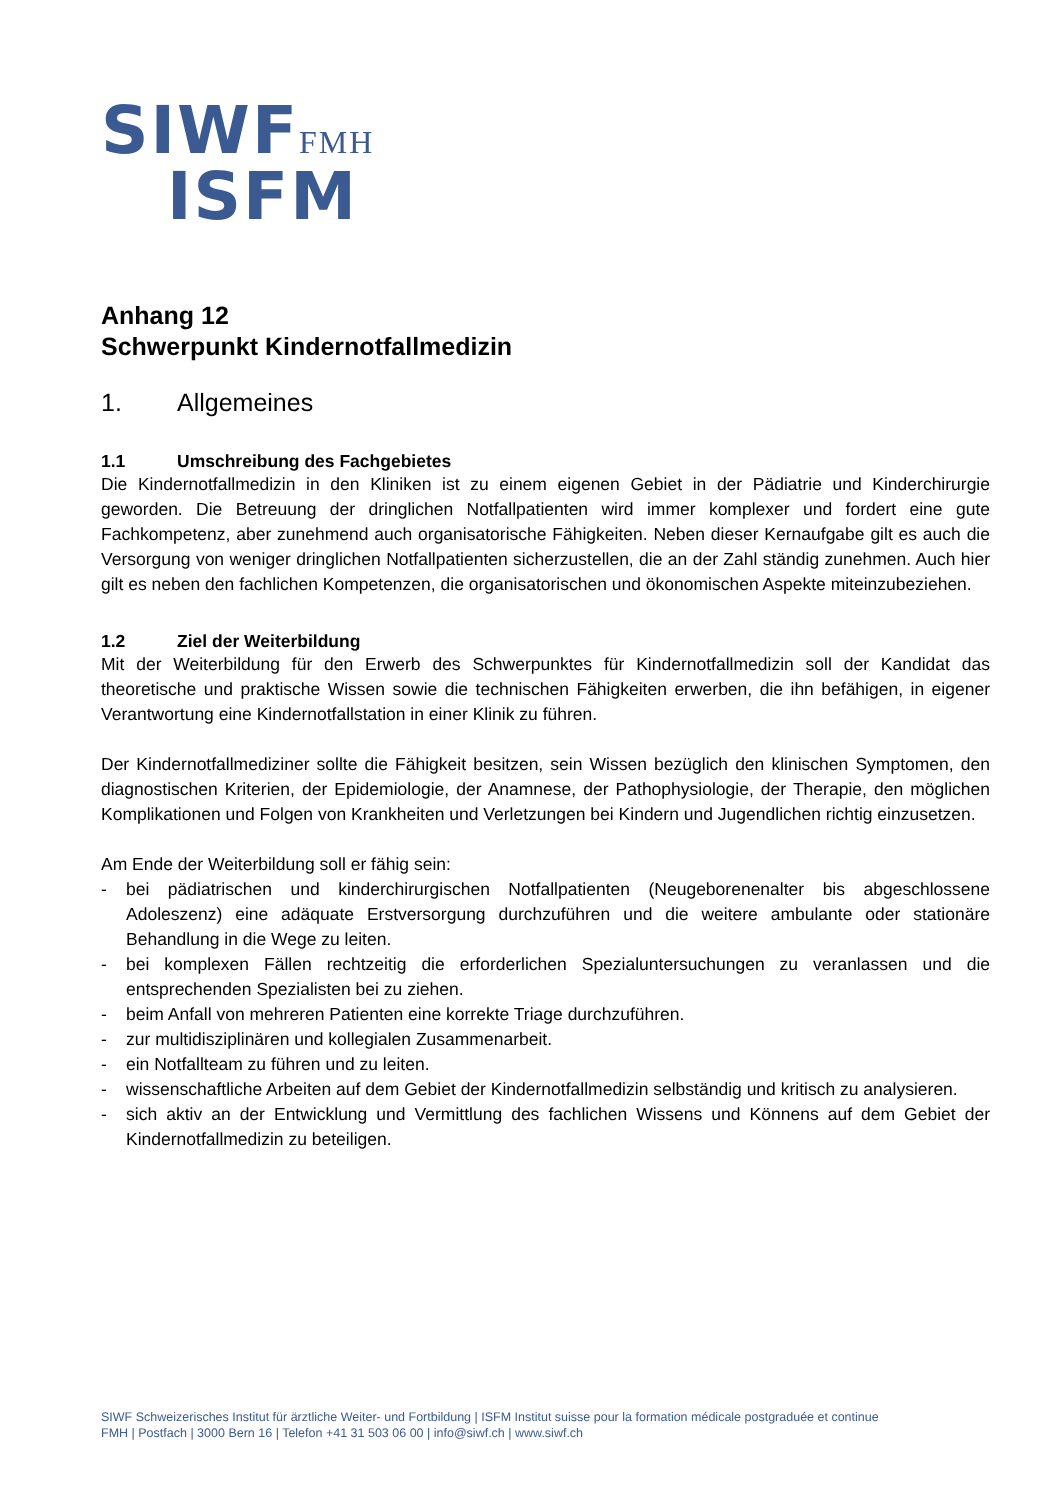SIWFFMH
ISFM
Anhang 12
Schwerpunkt Kindernotfallmedizin
1. Allgemeines
1.1 Umschreibung des Fachgebietes
Die Kindernotfallmedizin in den Kliniken ist zu einem eigenen Gebiet in der Pädiatrie und Kinderchirurgie geworden. Die Betreuung der dringlichen Notfallpatienten wird immer komplexer und fordert eine gute Fachkompetenz, aber zunehmend auch organisatorische Fähigkeiten. Neben dieser Kernaufgabe gilt es auch die Versorgung von weniger dringlichen Notfallpatienten sicherzustellen, die an der Zahl ständig zunehmen. Auch hier gilt es neben den fachlichen Kompetenzen, die organisatorischen und ökonomischen Aspekte miteinzubeziehen.
1.2 Ziel der Weiterbildung
Mit der Weiterbildung für den Erwerb des Schwerpunktes für Kindernotfallmedizin soll der Kandidat das theoretische und praktische Wissen sowie die technischen Fähigkeiten erwerben, die ihn befähigen, in eigener Verantwortung eine Kindernotfallstation in einer Klinik zu führen.
Der Kindernotfallmediziner sollte die Fähigkeit besitzen, sein Wissen bezüglich den klinischen Symptomen, den diagnostischen Kriterien, der Epidemiologie, der Anamnese, der Pathophysiologie, der Therapie, den möglichen Komplikationen und Folgen von Krankheiten und Verletzungen bei Kindern und Jugendlichen richtig einzusetzen.
Am Ende der Weiterbildung soll er fähig sein:
- bei pädiatrischen und kinderchirurgischen Notfallpatienten (Neugeborenenalter bis abgeschlossene Adoleszenz) eine adäquate Erstversorgung durchzuführen und die weitere ambulante oder stationäre Behandlung in die Wege zu leiten.
- bei komplexen Fällen rechtzeitig die erforderlichen Spezialuntersuchungen zu veranlassen und die entsprechenden Spezialisten bei zu ziehen.
- beim Anfall von mehreren Patienten eine korrekte Triage durchzuführen.
- zur multidisziplinären und kollegialen Zusammenarbeit.
- ein Notfallteam zu führen und zu leiten.
- wissenschaftliche Arbeiten auf dem Gebiet der Kindernotfallmedizin selbständig und kritisch zu analysieren.
- sich aktiv an der Entwicklung und Vermittlung des fachlichen Wissens und Könnens auf dem Gebiet der Kindernotfallmedizin zu beteiligen.
SIWF Schweizerisches Institut für ärztliche Weiter- und Fortbildung | ISFM Institut suisse pour la formation médicale postgraduée et continue
FMH | Postfach | 3000 Bern 16 | Telefon +41 31 503 06 00 | info@siwf.ch | www.siwf.ch